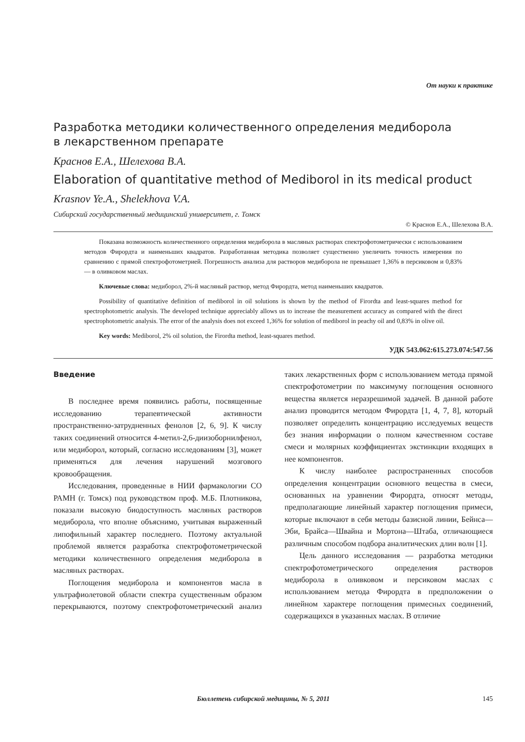От науки к практике
Разработка методики количественного определения медиборола
в лекарственном препарате
Краснов Е.А., Шелехова В.А.
Elaboration of quantitative method of Mediborol in its medical product
Krasnov Ye.A., Shelekhova V.A.
Сибирский государственный медицинский университет, г. Томск
© Краснов Е.А., Шелехова В.А.
Показана возможность количественного определения медиборола в масляных растворах спектрофотометрически с использованием методов Фирордта и наименьших квадратов. Разработанная методика позволяет существенно увеличить точность измерения по сравнению с прямой спектрофотометрией. Погрешность анализа для растворов медиборола не превышает 1,36% в персиковом и 0,83% — в оливковом маслах.
Ключевые слова: медиборол, 2%-й масляный раствор, метод Фирордта, метод наименьших квадратов.
Possibility of quantitative definition of mediborol in oil solutions is shown by the method of Firordta and least-squares method for spectrophotometric analysis. The developed technique appreciably allows us to increase the measurement accuracy as compared with the direct spectrophotometric analysis. The error of the analysis does not exceed 1,36% for solution of mediborol in peachy oil and 0,83% in olive oil.
Key words: Mediborol, 2% oil solution, the Firordta method, least-squares method.
УДК 543.062:615.273.074:547.56
Введение
В последнее время появились работы, посвященные исследованию терапевтической активности пространственно-затрудненных фенолов [2, 6, 9]. К числу таких соединений относится 4-метил-2,6-диизоборнилфенол, или медиборол, который, согласно исследованиям [3], может применяться для лечения нарушений мозгового кровообращения.
Исследования, проведенные в НИИ фармакологии СО РАМН (г. Томск) под руководством проф. М.Б. Плотникова, показали высокую биодоступность масляных растворов медиборола, что вполне объяснимо, учитывая выраженный липофильный характер последнего. Поэтому актуальной проблемой является разработка спектрофотометрической методики количественного определения медиборола в масляных растворах.
Поглощения медиборола и компонентов масла в ультрафиолетовой области спектра существенным образом перекрываются, поэтому спектрофотометрический анализ таких лекарственных форм с использованием метода прямой спектрофотометрии по максимуму поглощения основного вещества является неразрешимой задачей. В данной работе анализ проводится методом Фирордта [1, 4, 7, 8], который позволяет определить концентрацию исследуемых веществ без знания информации о полном качественном составе смеси и молярных коэффициентах экстинкции входящих в нее компонентов.
К числу наиболее распространенных способов определения концентрации основного вещества в смеси, основанных на уравнении Фирордта, относят методы, предполагающие линейный характер поглощения примеси, которые включают в себя методы базисной линии, Бейнса—Эби, Брайса—Швайна и Мортона—Штаба, отличающиеся различным способом подбора аналитических длин волн [1].
Цель данного исследования — разработка методики спектрофотометрического определения растворов медиборола в оливковом и персиковом маслах с использованием метода Фирордта в предположении о линейном характере поглощения примесных соединений, содержащихся в указанных маслах. В отличие
Бюллетень сибирской медицины, № 5, 2011 145